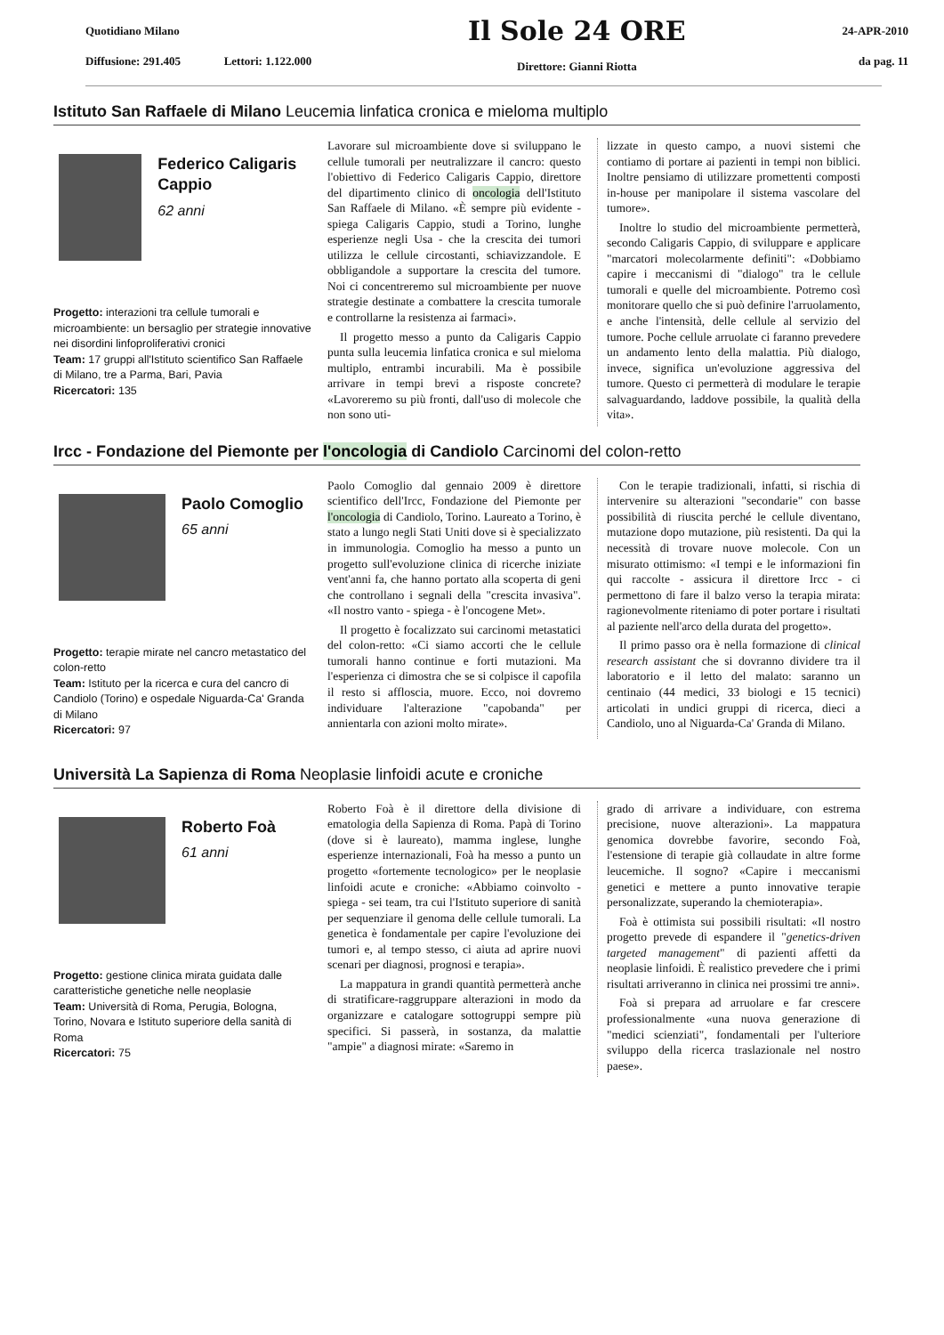Quotidiano Milano
Diffusione: 291.405 Lettori: 1.122.000
Il Sole 24 ORE
Direttore: Gianni Riotta
24-APR-2010
da pag. 11
Istituto San Raffaele di Milano Leucemia linfatica cronica e mieloma multiplo
Federico Caligaris Cappio
62 anni
Progetto: interazioni tra cellule tumorali e microambiente: un bersaglio per strategie innovative nei disordini linfoproliferativi cronici
Team: 17 gruppi all'Istituto scientifico San Raffaele di Milano, tre a Parma, Bari, Pavia
Ricercatori: 135
Lavorare sul microambiente dove si sviluppano le cellule tumorali per neutralizzare il cancro: questo l'obiettivo di Federico Caligaris Cappio, direttore del dipartimento clinico di oncologia dell'Istituto San Raffaele di Milano. «È sempre più evidente - spiega Caligaris Cappio, studi a Torino, lunghe esperienze negli Usa - che la crescita dei tumori utilizza le cellule circostanti, schiavizzandole. E obbligandole a supportare la crescita del tumore. Noi ci concentreremo sul microambiente per nuove strategie destinate a combattere la crescita tumorale e controllarne la resistenza ai farmaci».
Il progetto messo a punto da Caligaris Cappio punta sulla leucemia linfatica cronica e sul mieloma multiplo, entrambi incurabili. Ma è possibile arrivare in tempi brevi a risposte concrete? «Lavoreremo su più fronti, dall'uso di molecole che non sono uti-
lizzate in questo campo, a nuovi sistemi che contiamo di portare ai pazienti in tempi non biblici. Inoltre pensiamo di utilizzare promettenti composti in-house per manipolare il sistema vascolare del tumore».
Inoltre lo studio del microambiente permetterà, secondo Caligaris Cappio, di sviluppare e applicare "marcatori molecolarmente definiti": «Dobbiamo capire i meccanismi di "dialogo" tra le cellule tumorali e quelle del microambiente. Potremo così monitorare quello che si può definire l'arruolamento, e anche l'intensità, delle cellule al servizio del tumore. Poche cellule arruolate ci faranno prevedere un andamento lento della malattia. Più dialogo, invece, significa un'evoluzione aggressiva del tumore. Questo ci permetterà di modulare le terapie salvaguardando, laddove possibile, la qualità della vita».
Ircc - Fondazione del Piemonte per l'oncologia di Candiolo Carcinomi del colon-retto
Paolo Comoglio
65 anni
Progetto: terapie mirate nel cancro metastatico del colon-retto
Team: Istituto per la ricerca e cura del cancro di Candiolo (Torino) e ospedale Niguarda-Ca' Granda di Milano
Ricercatori: 97
Paolo Comoglio dal gennaio 2009 è direttore scientifico dell'Ircc, Fondazione del Piemonte per l'oncologia di Candiolo, Torino. Laureato a Torino, è stato a lungo negli Stati Uniti dove si è specializzato in immunologia. Comoglio ha messo a punto un progetto sull'evoluzione clinica di ricerche iniziate vent'anni fa, che hanno portato alla scoperta di geni che controllano i segnali della "crescita invasiva". «Il nostro vanto - spiega - è l'oncogene Met».
Il progetto è focalizzato sui carcinomi metastatici del colon-retto: «Ci siamo accorti che le cellule tumorali hanno continue e forti mutazioni. Ma l'esperienza ci dimostra che se si colpisce il capofila il resto si affloscia, muore. Ecco, noi dovremo individuare l'alterazione "capobanda" per annientarla con azioni molto mirate».
Con le terapie tradizionali, infatti, si rischia di intervenire su alterazioni "secondarie" con basse possibilità di riuscita perché le cellule diventano, mutazione dopo mutazione, più resistenti. Da qui la necessità di trovare nuove molecole. Con un misurato ottimismo: «I tempi e le informazioni fin qui raccolte - assicura il direttore Ircc - ci permettono di fare il balzo verso la terapia mirata: ragionevolmente riteniamo di poter portare i risultati al paziente nell'arco della durata del progetto».
Il primo passo ora è nella formazione di clinical research assistant che si dovranno dividere tra il laboratorio e il letto del malato: saranno un centinaio (44 medici, 33 biologi e 15 tecnici) articolati in undici gruppi di ricerca, dieci a Candiolo, uno al Niguarda-Ca' Granda di Milano.
Università La Sapienza di Roma Neoplasie linfoidi acute e croniche
Roberto Foà
61 anni
Progetto: gestione clinica mirata guidata dalle caratteristiche genetiche nelle neoplasie
Team: Università di Roma, Perugia, Bologna, Torino, Novara e Istituto superiore della sanità di Roma
Ricercatori: 75
Roberto Foà è il direttore della divisione di ematologia della Sapienza di Roma. Papà di Torino (dove si è laureato), mamma inglese, lunghe esperienze internazionali, Foà ha messo a punto un progetto «fortemente tecnologico» per le neoplasie linfoidi acute e croniche: «Abbiamo coinvolto - spiega - sei team, tra cui l'Istituto superiore di sanità per sequenziare il genoma delle cellule tumorali. La genetica è fondamentale per capire l'evoluzione dei tumori e, al tempo stesso, ci aiuta ad aprire nuovi scenari per diagnosi, prognosi e terapia».
La mappatura in grandi quantità permetterà anche di stratificare-raggruppare alterazioni in modo da organizzare e catalogare sottogruppi sempre più specifici. Si passerà, in sostanza, da malattie "ampie" a diagnosi mirate: «Saremo in
grado di arrivare a individuare, con estrema precisione, nuove alterazioni». La mappatura genomica dovrebbe favorire, secondo Foà, l'estensione di terapie già collaudate in altre forme leucemiche. Il sogno? «Capire i meccanismi genetici e mettere a punto innovative terapie personalizzate, superando la chemioterapia».
Foà è ottimista sui possibili risultati: «Il nostro progetto prevede di espandere il "genetics-driven targeted management" di pazienti affetti da neoplasie linfoidi. È realistico prevedere che i primi risultati arriveranno in clinica nei prossimi tre anni».
Foà si prepara ad arruolare e far crescere professionalmente «una nuova generazione di "medici scienziati", fondamentali per l'ulteriore sviluppo della ricerca traslazionale nel nostro paese».